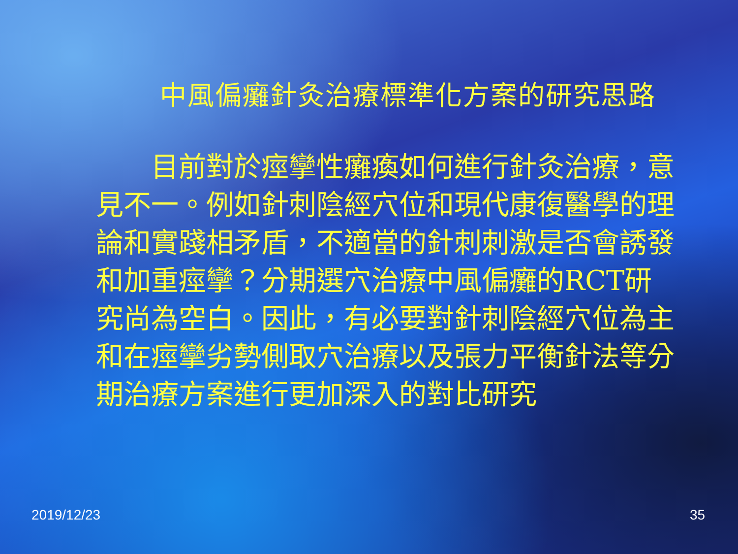中風偏癱針灸治療標準化方案的研究思路
  目前對於痙攣性癱瘓如何進行針灸治療，意見不一。例如針刺陰經穴位和現代康復醫學的理論和實踐相矛盾，不適當的針刺刺激是否會誘發和加重痙攣？分期選穴治療中風偏癱的RCT研究尚為空白。因此，有必要對針刺陰經穴位為主和在痙攣劣勢側取穴治療以及張力平衡針法等分期治療方案進行更加深入的對比研究
2019/12/23 35